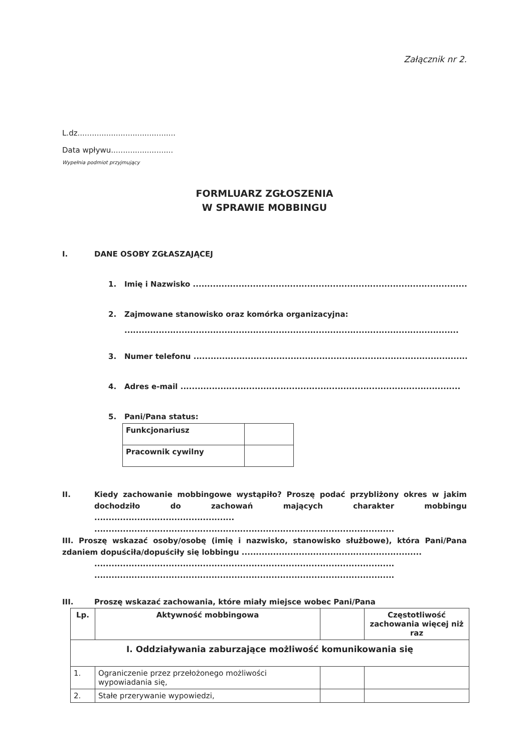Załącznik nr 2.
L.dz.........................................
Data wpływu..........................
Wypełnia podmiot przyjmujący
FORMLUARZ ZGŁOSZENIA
W SPRAWIE MOBBINGU
I. DANE OSOBY ZGŁASZAJĄCEJ
1. Imię i Nazwisko ..................................................................................................
2. Zajmowane stanowisko oraz komórka organizacyjna:
.....................................................................................................................
3. Numer telefonu ..................................................................................................
4. Adres e-mail ..................................................................................................
5. Pani/Pana status:
| Funkcjonariusz | |
| Pracownik cywilny | |
II. Kiedy zachowanie mobbingowe wystąpiło? Proszę podać przybliżony okres w jakim dochodziło do zachowań mających charakter mobbingu .................................................
.........................................................................................................
III. Proszę wskazać osoby/osobę (imię i nazwisko, stanowisko służbowe), która Pani/Pana zdaniem dopuściła/dopuściły się lobbingu ...............................................................
.........................................................................................................
.........................................................................................................
III. Proszę wskazać zachowania, które miały miejsce wobec Pani/Pana
| Lp. | Aktywność mobbingowa | | Częstotliwość zachowania więcej niż raz |
| --- | --- | --- | --- |
| I. Oddziaływania zaburzające możliwość komunikowania się | | | |
| 1. | Ograniczenie przez przełożonego możliwości wypowiadania się, | | |
| 2. | Stałe przerywanie wypowiedzi, | | |